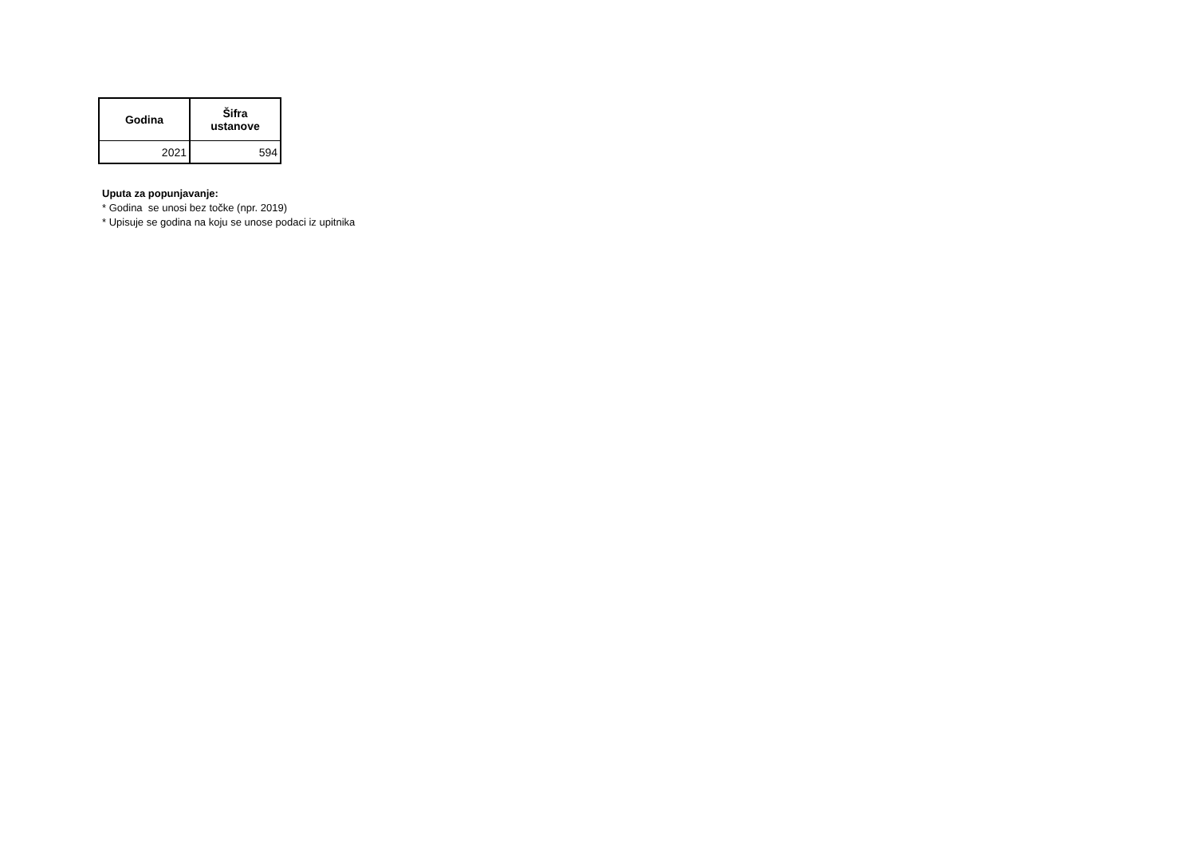| Godina | Šifra ustanove |
| --- | --- |
| 2021 | 594 |
Uputa za popunjavanje:
* Godina se unosi bez točke (npr. 2019)
* Upisuje se godina na koju se unose podaci iz upitnika